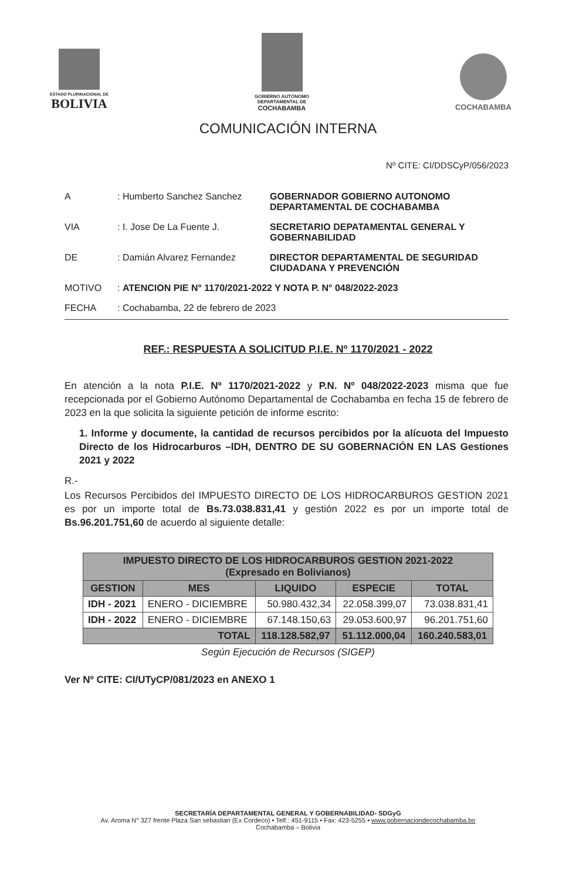ESTADO PLURINACIONAL DE
BOLIVIA
GOBIERNO AUTÓNOMO
DEPARTAMENTAL DE
COCHABAMBA
COCHABAMBA
COMUNICACIÓN INTERNA
Nº CITE: CI/DDSCyP/056/2023
| A | : Humberto Sanchez Sanchez | GOBERNADOR GOBIERNO AUTONOMO DEPARTAMENTAL DE COCHABAMBA |
| VIA | : I. Jose De La Fuente J. | SECRETARIO DEPATAMENTAL GENERAL Y GOBERNABILIDAD |
| DE | : Damián Alvarez Fernandez | DIRECTOR DEPARTAMENTAL DE SEGURIDAD CIUDADANA Y PREVENCIÓN |
| MOTIVO | : ATENCION PIE N° 1170/2021-2022 Y NOTA P. N° 048/2022-2023 | |
| FECHA | : Cochabamba, 22 de febrero de 2023 | |
REF.: RESPUESTA A SOLICITUD P.I.E. Nº 1170/2021 - 2022
En atención a la nota P.I.E. Nº 1170/2021-2022 y P.N. Nº 048/2022-2023 misma que fue recepcionada por el Gobierno Autónomo Departamental de Cochabamba en fecha 15 de febrero de 2023 en la que solicita la siguiente petición de informe escrito:
1. Informe y documente, la cantidad de recursos percibidos por la alícuota del Impuesto Directo de los Hidrocarburos –IDH, DENTRO DE SU GOBERNACIÓN EN LAS Gestiones 2021 y 2022
R.-
Los Recursos Percibidos del IMPUESTO DIRECTO DE LOS HIDROCARBUROS GESTION 2021 es por un importe total de Bs.73.038.831,41 y gestión 2022 es por un importe total de Bs.96.201.751,60 de acuerdo al siguiente detalle:
| IMPUESTO DIRECTO DE LOS HIDROCARBUROS GESTION 2021-2022 (Expresado en Bolivianos) | | | | |
| --- | --- | --- | --- | --- |
| GESTION | MES | LIQUIDO | ESPECIE | TOTAL |
| IDH - 2021 | ENERO - DICIEMBRE | 50.980.432,34 | 22.058.399,07 | 73.038.831,41 |
| IDH - 2022 | ENERO - DICIEMBRE | 67.148.150,63 | 29.053.600,97 | 96.201.751,60 |
| TOTAL | | 118.128.582,97 | 51.112.000,04 | 160.240.583,01 |
Según Ejecución de Recursos (SIGEP)
Ver Nº CITE: CI/UTyCP/081/2023 en ANEXO 1
SECRETARÍA DEPARTAMENTAL GENERAL Y GOBERNABILIDAD- SDGyG
Av. Aroma N° 327 frente Plaza San sebastian (Ex Cordeco) • Telf.: 451-9115 • Fax: 423-5255 • www.gobernaciondecochabamba.bo
Cochabamba – Bolivia